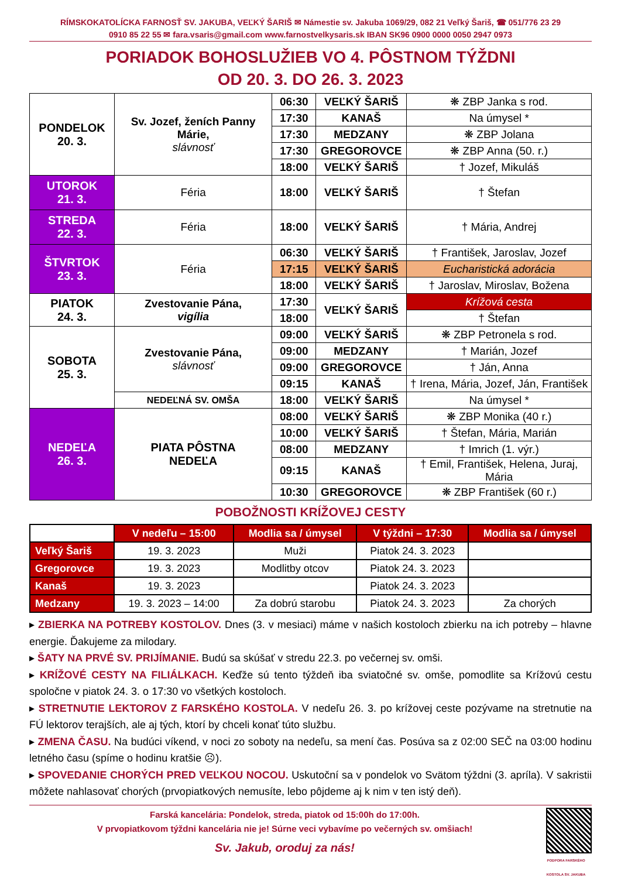RÍMSKOKATOLÍCKA FARNOSŤ SV. JAKUBA, VEĽKÝ ŠARIŠ ✉ Námestie sv. Jakuba 1069/29, 082 21 Veľký Šariš, ☎ 051/776 23 29
0910 85 22 55 ✉ fara.vsaris@gmail.com www.farnostvelkysaris.sk IBAN SK96 0900 0000 0050 2947 0973
PORIADOK BOHOSLUŽIEB VO 4. PÔSTNOM TÝŽDNI
OD 20. 3. DO 26. 3. 2023
| PONDELOK 20. 3. | Sv. Jozef, ženích Panny Márie, slávnosť | 06:30 | VEĽKÝ ŠARIŠ | ❋ ZBP Janka s rod. |
| | | 17:30 | KANAŠ | Na úmysel * |
| | | 17:30 | MEDZANY | ❋ ZBP Jolana |
| | | 17:30 | GREGOROVCE | ❋ ZBP Anna (50. r.) |
| | | 18:00 | VEĽKÝ ŠARIŠ | † Jozef, Mikuláš |
| UTOROK 21. 3. | Féria | 18:00 | VEĽKÝ ŠARIŠ | † Štefan |
| STREDA 22. 3. | Féria | 18:00 | VEĽKÝ ŠARIŠ | † Mária, Andrej |
| ŠTVRTOK 23. 3. | Féria | 06:30 | VEĽKÝ ŠARIŠ | † František, Jaroslav, Jozef |
| | | 17:15 | VEĽKÝ ŠARIŠ | Eucharistická adorácia |
| | | 18:00 | VEĽKÝ ŠARIŠ | † Jaroslav, Miroslav, Božena |
| PIATOK 24. 3. | Zvestovanie Pána, vigília | 17:30 | VEĽKÝ ŠARIŠ | Krížová cesta |
| | | 18:00 | | † Štefan |
| SOBOTA 25. 3. | Zvestovanie Pána, slávnosť | 09:00 | VEĽKÝ ŠARIŠ | ❋ ZBP Petronela s rod. |
| | | 09:00 | MEDZANY | † Marián, Jozef |
| | | 09:00 | GREGOROVCE | † Ján, Anna |
| | | 09:15 | KANAŠ | † Irena, Mária, Jozef, Ján, František |
| | NEDEĽNÁ SV. OMŠA | 18:00 | VEĽKÝ ŠARIŠ | Na úmysel * |
| NEDEĽA 26. 3. | PIATA PÔSTNA NEDEĽA | 08:00 | VEĽKÝ ŠARIŠ | ❋ ZBP Monika (40 r.) |
| | | 10:00 | VEĽKÝ ŠARIŠ | † Štefan, Mária, Marián |
| | | 08:00 | MEDZANY | † Imrich (1. výr.) |
| | | 09:15 | KANAŠ | † Emil, František, Helena, Juraj, Mária |
| | | 10:30 | GREGOROVCE | ❋ ZBP František (60 r.) |
POBOŽNOSTI KRÍŽOVEJ CESTY
| | V nedeľu – 15:00 | Modlia sa / úmysel | V týždni – 17:30 | Modlia sa / úmysel |
| --- | --- | --- | --- | --- |
| Veľký Šariš | 19. 3. 2023 | Muži | Piatok 24. 3. 2023 | |
| Gregorovce | 19. 3. 2023 | Modlitby otcov | Piatok 24. 3. 2023 | |
| Kanaš | 19. 3. 2023 | | Piatok 24. 3. 2023 | |
| Medzany | 19. 3. 2023 – 14:00 | Za dobrú starobu | Piatok 24. 3. 2023 | Za chorých |
▸ ZBIERKA NA POTREBY KOSTOLOV. Dnes (3. v mesiaci) máme v našich kostoloch zbierku na ich potreby – hlavne energie. Ďakujeme za milodary.
▸ ŠATY NA PRVÉ SV. PRIJÍMANIE. Budú sa skúšať v stredu 22.3. po večernej sv. omši.
▸ KRÍŽOVÉ CESTY NA FILIÁLKACH. Keďže sú tento týždeň iba sviatočné sv. omše, pomodlite sa Krížovú cestu spoločne v piatok 24. 3. o 17:30 vo všetkých kostoloch.
▸ STRETNUTIE LEKTOROV Z FARSKÉHO KOSTOLA. V nedeľu 26. 3. po krížovej ceste pozývame na stretnutie na FÚ lektorov terajších, ale aj tých, ktorí by chceli konať túto službu.
▸ ZMENA ČASU. Na budúci víkend, v noci zo soboty na nedeľu, sa mení čas. Posúva sa z 02:00 SEČ na 03:00 hodinu letného času (spíme o hodinu kratšie ☹).
▸ SPOVEDANIE CHORÝCH PRED VEĽKOU NOCOU. Uskutoční sa v pondelok vo Svätom týždni (3. apríla). V sakristii môžete nahlasovať chorých (prvopiatkových nemusíte, lebo pôjdeme aj k nim v ten istý deň).
Farská kancelária: Pondelok, streda, piatok od 15:00h do 17:00h.
V prvopiatkovom týždni kancelária nie je! Súrne veci vybavíme po večerných sv. omšiach!
Sv. Jakub, oroduj za nás!
PODPORA FARSKÉHO
KOSTOLA SV. JAKUBA